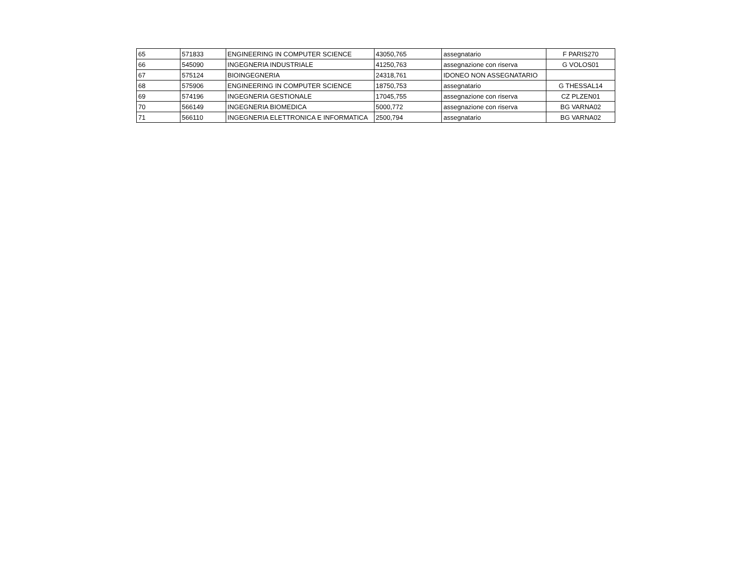| 65 | 571833 | ENGINEERING IN COMPUTER SCIENCE | 43050,765 | assegnatario | F PARIS270 |
| 66 | 545090 | INGEGNERIA INDUSTRIALE | 41250,763 | assegnazione con riserva | G VOLOS01 |
| 67 | 575124 | BIOINGEGNERIA | 24318,761 | IDONEO NON ASSEGNATARIO | |
| 68 | 575906 | ENGINEERING IN COMPUTER SCIENCE | 18750,753 | assegnatario | G THESSAL14 |
| 69 | 574196 | INGEGNERIA GESTIONALE | 17045,755 | assegnazione con riserva | CZ PLZEN01 |
| 70 | 566149 | INGEGNERIA BIOMEDICA | 5000,772 | assegnazione con riserva | BG VARNA02 |
| 71 | 566110 | INGEGNERIA ELETTRONICA E INFORMATICA | 2500,794 | assegnatario | BG VARNA02 |